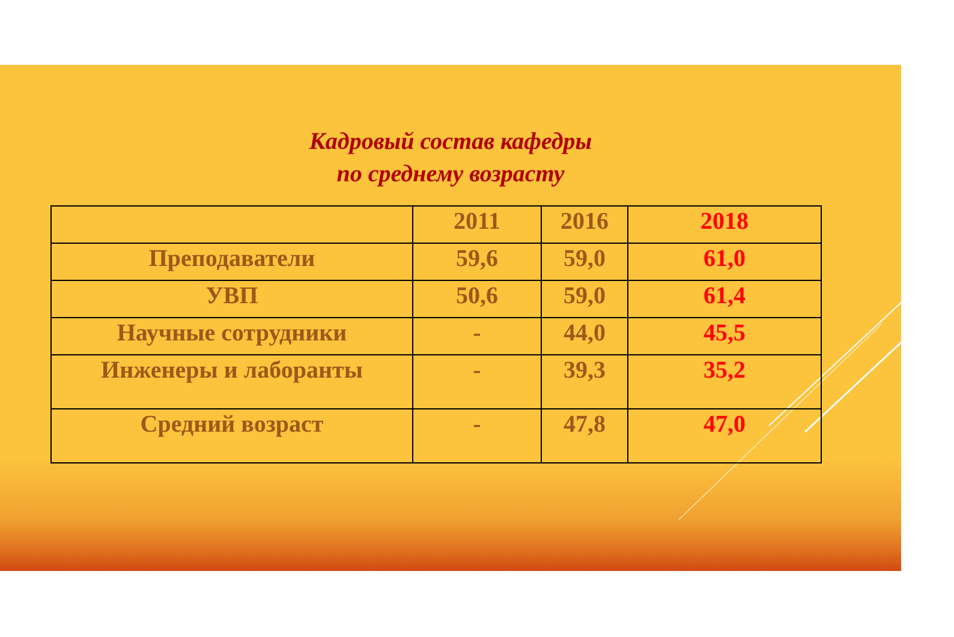Кадровый состав кафедры
по среднему возрасту
| | 2011 | 2016 | 2018 |
| --- | --- | --- | --- |
| Преподаватели | 59,6 | 59,0 | 61,0 |
| УВП | 50,6 | 59,0 | 61,4 |
| Научные сотрудники | - | 44,0 | 45,5 |
| Инженеры и лаборанты | - | 39,3 | 35,2 |
| Средний возраст | - | 47,8 | 47,0 |